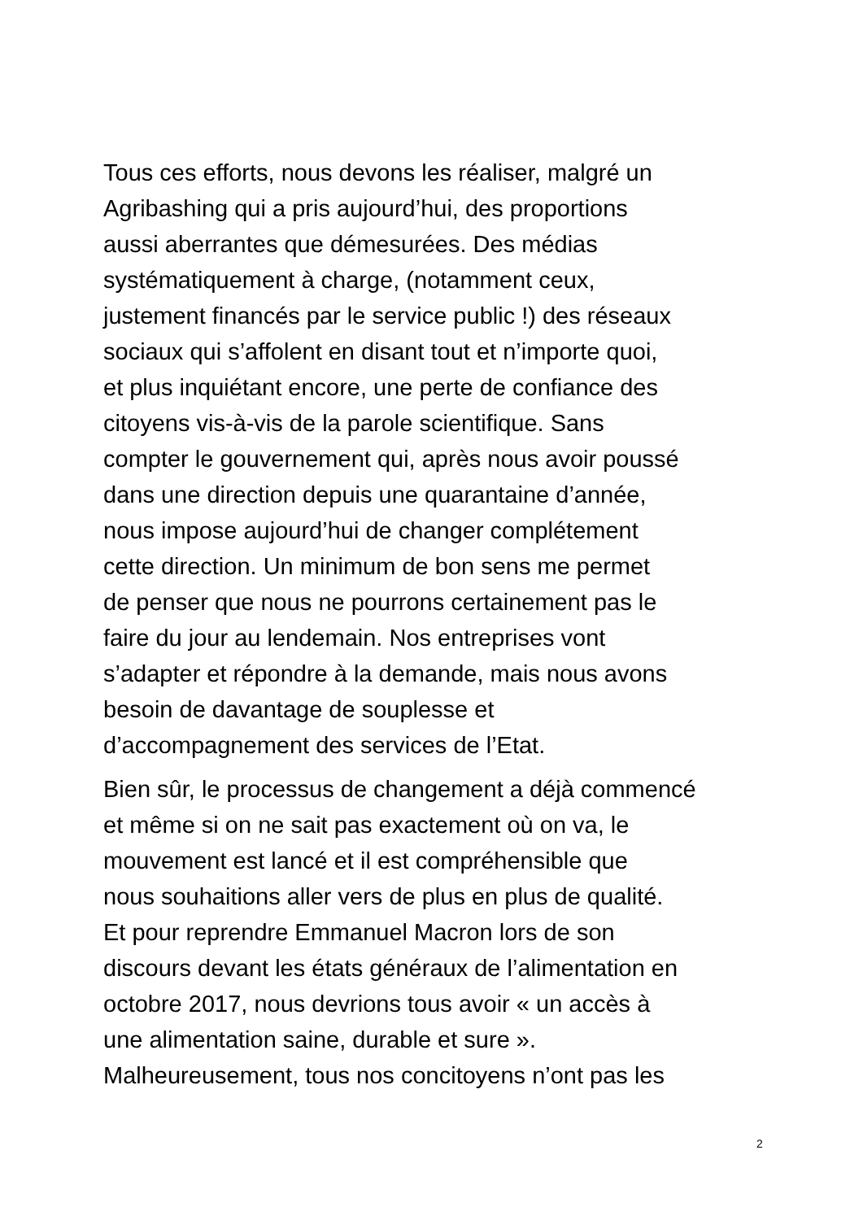Tous ces efforts, nous devons les réaliser, malgré un
Agribashing qui a pris aujourd’hui, des proportions
aussi aberrantes que démesurées. Des médias
systématiquement à charge, (notamment ceux,
justement financés par le service public !) des réseaux
sociaux qui s’affolent en disant tout et n’importe quoi,
et plus inquiétant encore, une perte de confiance des
citoyens vis-à-vis de la parole scientifique. Sans
compter le gouvernement qui, après nous avoir poussé
dans une direction depuis une quarantaine d’année,
nous impose aujourd’hui de changer complétement
cette direction. Un minimum de bon sens me permet
de penser que nous ne pourrons certainement pas le
faire du jour au lendemain. Nos entreprises vont
s’adapter et répondre à la demande, mais nous avons
besoin de davantage de souplesse et
d’accompagnement des services de l’Etat.
Bien sûr, le processus de changement a déjà commencé
et même si on ne sait pas exactement où on va, le
mouvement est lancé et il est compréhensible que
nous souhaitions aller vers de plus en plus de qualité.
Et pour reprendre Emmanuel Macron lors de son
discours devant les états généraux de l’alimentation en
octobre 2017, nous devrions tous avoir « un accès à
une alimentation saine, durable et sure ».
Malheureusement, tous nos concitoyens n’ont pas les
2